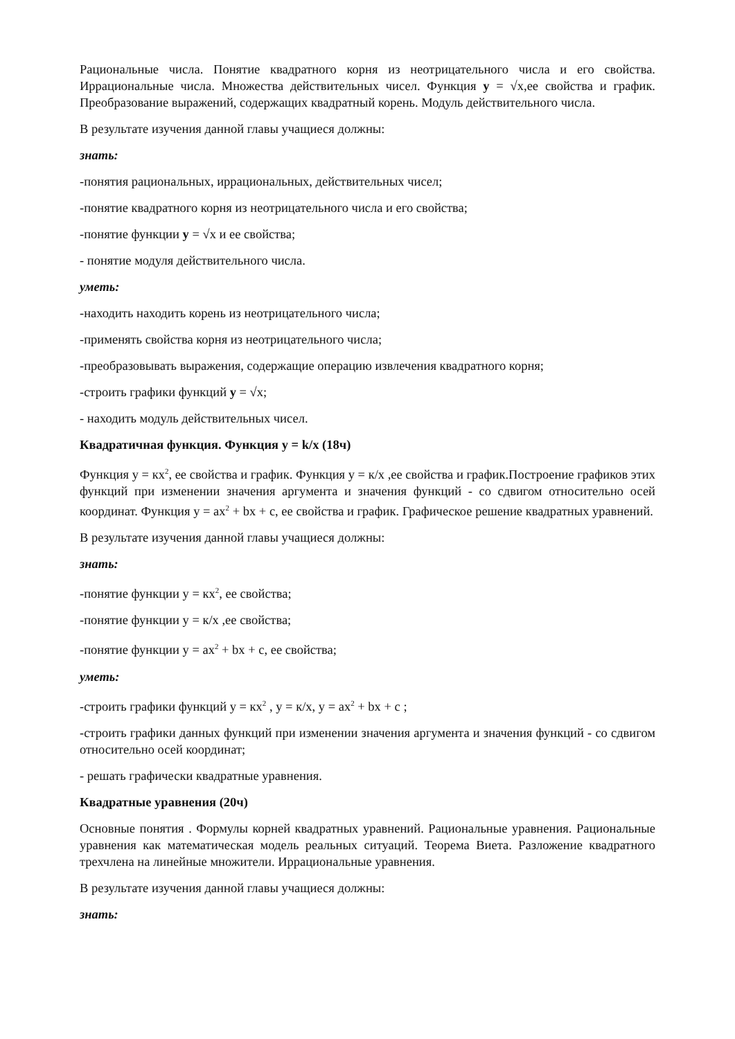Рациональные числа. Понятие квадратного корня из неотрицательного числа и его свойства. Иррациональные числа. Множества действительных чисел. Функция y = √x,ее свойства и график. Преобразование выражений, содержащих квадратный корень. Модуль действительного числа.
В результате изучения данной главы учащиеся должны:
знать:
-понятия рациональных, иррациональных, действительных чисел;
-понятие квадратного корня из неотрицательного числа и его свойства;
-понятие функции y = √x и ее свойства;
- понятие модуля действительного числа.
уметь:
-находить находить корень из неотрицательного числа;
-применять свойства корня из неотрицательного числа;
-преобразовывать выражения, содержащие операцию извлечения квадратного корня;
-строить графики функций y = √x;
- находить модуль действительных чисел.
Квадратичная функция. Функция y = k/x (18ч)
Функция у = кх<sup>2</sup>, ее свойства и график. Функция у = к/х ,ее свойства и график.Построение графиков этих функций при изменении значения аргумента и значения функций - со сдвигом относительно осей координат. Функция у = ах<sup>2</sup> + bх + с, ее свойства и график. Графическое решение квадратных уравнений.
В результате изучения данной главы учащиеся должны:
знать:
-понятие функции у = кх<sup>2</sup>, ее свойства;
-понятие функции у = к/х ,ее свойства;
-понятие функции у = ах<sup>2</sup> + bх + с, ее свойства;
уметь:
-строить графики функций у = кх<sup>2</sup> , у = к/х, у = ах<sup>2</sup> + bх + с ;
-строить графики данных функций при изменении значения аргумента и значения функций - со сдвигом относительно осей координат;
- решать графически квадратные уравнения.
Квадратные уравнения (20ч)
Основные понятия . Формулы корней квадратных уравнений. Рациональные уравнения. Рациональные уравнения как математическая модель реальных ситуаций. Теорема Виета. Разложение квадратного трехчлена на линейные множители. Иррациональные уравнения.
В результате изучения данной главы учащиеся должны:
знать: